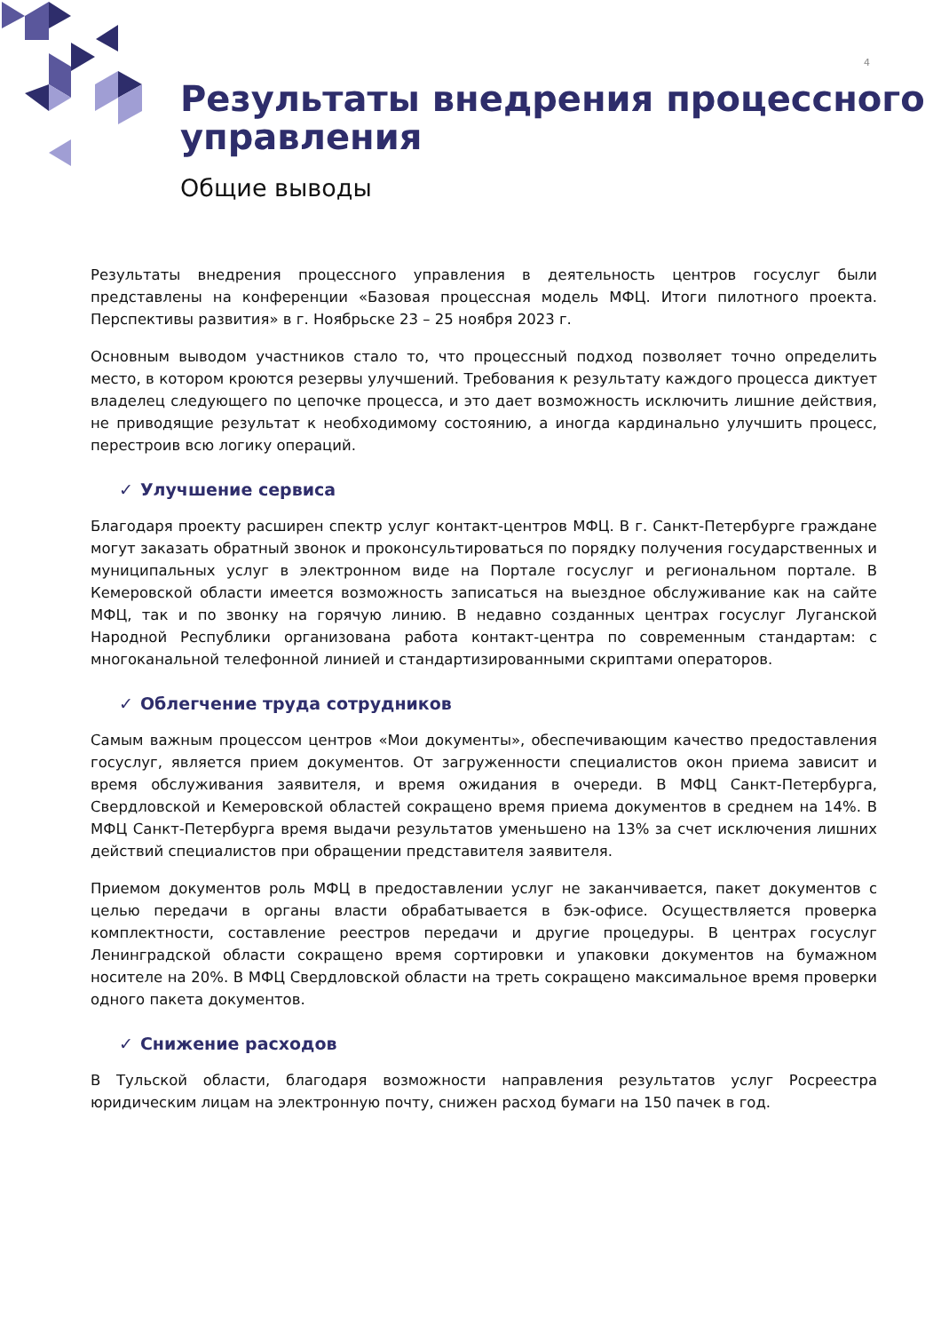4
Результаты внедрения процессного управления
Общие выводы
Результаты внедрения процессного управления в деятельность центров госуслуг были представлены на конференции «Базовая процессная модель МФЦ. Итоги пилотного проекта. Перспективы развития» в г. Ноябрьске 23 – 25 ноября 2023 г.
Основным выводом участников стало то, что процессный подход позволяет точно определить место, в котором кроются резервы улучшений. Требования к результату каждого процесса диктует владелец следующего по цепочке процесса, и это дает возможность исключить лишние действия, не приводящие результат к необходимому состоянию, а иногда кардинально улучшить процесс, перестроив всю логику операций.
✓ Улучшение сервиса
Благодаря проекту расширен спектр услуг контакт-центров МФЦ. В г. Санкт-Петербурге граждане могут заказать обратный звонок и проконсультироваться по порядку получения государственных и муниципальных услуг в электронном виде на Портале госуслуг и региональном портале. В Кемеровской области имеется возможность записаться на выездное обслуживание как на сайте МФЦ, так и по звонку на горячую линию. В недавно созданных центрах госуслуг Луганской Народной Республики организована работа контакт-центра по современным стандартам: с многоканальной телефонной линией и стандартизированными скриптами операторов.
✓ Облегчение труда сотрудников
Самым важным процессом центров «Мои документы», обеспечивающим качество предоставления госуслуг, является прием документов. От загруженности специалистов окон приема зависит и время обслуживания заявителя, и время ожидания в очереди. В МФЦ Санкт-Петербурга, Свердловской и Кемеровской областей сокращено время приема документов в среднем на 14%. В МФЦ Санкт-Петербурга время выдачи результатов уменьшено на 13% за счет исключения лишних действий специалистов при обращении представителя заявителя.
Приемом документов роль МФЦ в предоставлении услуг не заканчивается, пакет документов с целью передачи в органы власти обрабатывается в бэк-офисе. Осуществляется проверка комплектности, составление реестров передачи и другие процедуры. В центрах госуслуг Ленинградской области сокращено время сортировки и упаковки документов на бумажном носителе на 20%. В МФЦ Свердловской области на треть сокращено максимальное время проверки одного пакета документов.
✓ Снижение расходов
В Тульской области, благодаря возможности направления результатов услуг Росреестра юридическим лицам на электронную почту, снижен расход бумаги на 150 пачек в год.